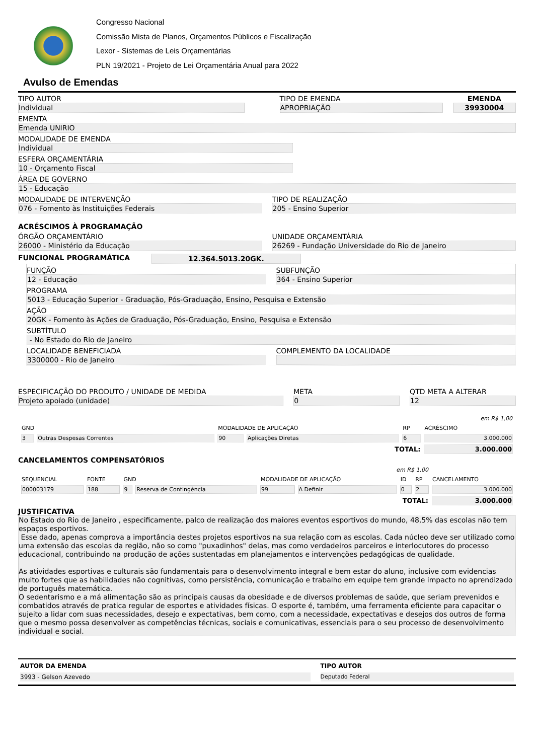Congresso Nacional
Comissão Mista de Planos, Orçamentos Públicos e Fiscalização
Lexor - Sistemas de Leis Orçamentárias
PLN 19/2021 - Projeto de Lei Orçamentária Anual para 2022
Avulso de Emendas
TIPO AUTOR
Individual
TIPO DE EMENDA
APROPRIAÇÃO
EMENDA
39930004
EMENTA
Emenda UNIRIO
MODALIDADE DE EMENDA
Individual
ESFERA ORÇAMENTÁRIA
10 - Orçamento Fiscal
ÁREA DE GOVERNO
15 - Educação
MODALIDADE DE INTERVENÇÃO
076 - Fomento às Instituições Federais
TIPO DE REALIZAÇÃO
205 - Ensino Superior
ACRÉSCIMOS À PROGRAMAÇÃO
ÓRGÃO ORÇAMENTÁRIO
26000 - Ministério da Educação
UNIDADE ORÇAMENTÁRIA
26269 - Fundação Universidade do Rio de Janeiro
FUNCIONAL PROGRAMÁTICA
12.364.5013.20GK.
FUNÇÃO
12 - Educação
SUBFUNÇÃO
364 - Ensino Superior
PROGRAMA
5013 - Educação Superior - Graduação, Pós-Graduação, Ensino, Pesquisa e Extensão
AÇÃO
20GK - Fomento às Ações de Graduação, Pós-Graduação, Ensino, Pesquisa e Extensão
SUBTÍTULO
- No Estado do Rio de Janeiro
LOCALIDADE BENEFICIADA
3300000 - Rio de Janeiro
COMPLEMENTO DA LOCALIDADE
ESPECIFICAÇÃO DO PRODUTO / UNIDADE DE MEDIDA
Projeto apoiado (unidade)
META
0
QTD META A ALTERAR
12
| em R$ 1,00 | | | | | |
| GND | | MODALIDADE DE APLICAÇÃO | | RP | ACRÉSCIMO |
| 3 | Outras Despesas Correntes | 90 | Aplicações Diretas | 6 | 3.000.000 |
| TOTAL: | | | | | 3.000.000 |
CANCELAMENTOS COMPENSATÓRIOS
| em R$ 1,00 | | | | | | | | |
| SEQUENCIAL | FONTE | GND | | MODALIDADE DE APLICAÇÃO | | ID | RP | CANCELAMENTO |
| 000003179 | 188 | 9 | Reserva de Contingência | 99 | A Definir | 0 | 2 | 3.000.000 |
| TOTAL: | | | | | | | | 3.000.000 |
JUSTIFICATIVA
No Estado do Rio de Janeiro , especificamente, palco de realização dos maiores eventos esportivos do mundo, 48,5% das escolas não tem espaços esportivos.
Esse dado, apenas comprova a importância destes projetos esportivos na sua relação com as escolas. Cada núcleo deve ser utilizado como uma extensão das escolas da região, não so como "puxadinhos" delas, mas como verdadeiros parceiros e interlocutores do processo educacional, contribuindo na produção de ações sustentadas em planejamentos e intervenções pedagógicas de qualidade.
As atividades esportivas e culturais são fundamentais para o desenvolvimento integral e bem estar do aluno, inclusive com evidencias muito fortes que as habilidades não cognitivas, como persistência, comunicação e trabalho em equipe tem grande impacto no aprendizado de português matemática.
O sedentarismo e a má alimentação são as principais causas da obesidade e de diversos problemas de saúde, que seriam prevenidos e combatidos através de pratica regular de esportes e atividades físicas. O esporte é, também, uma ferramenta eficiente para capacitar o sujeito a lidar com suas necessidades, desejo e expectativas, bem como, com a necessidade, expectativas e desejos dos outros de forma que o mesmo possa desenvolver as competências técnicas, sociais e comunicativas, essenciais para o seu processo de desenvolvimento individual e social.
AUTOR DA EMENDA
3993 - Gelson Azevedo
TIPO AUTOR
Deputado Federal